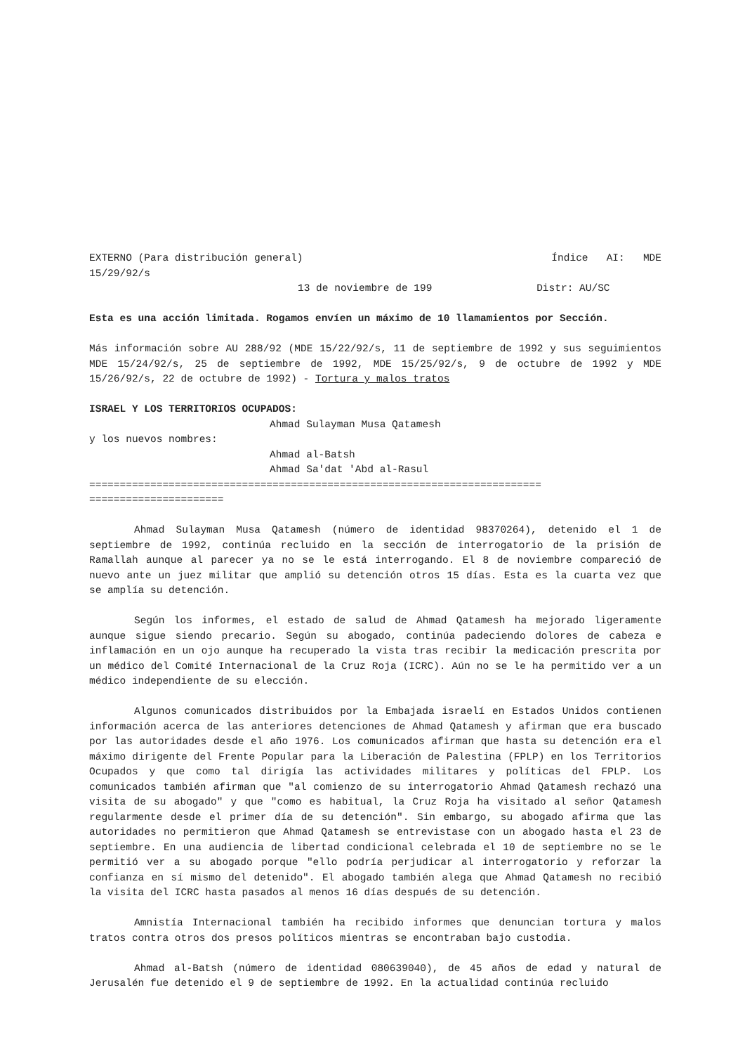EXTERNO (Para distribución general) Índice AI: MDE
15/29/92/s
13 de noviembre de 199 Distr: AU/SC
Esta es una acción limitada. Rogamos envíen un máximo de 10 llamamientos por Sección.
Más información sobre AU 288/92 (MDE 15/22/92/s, 11 de septiembre de 1992 y sus seguimientos MDE 15/24/92/s, 25 de septiembre de 1992, MDE 15/25/92/s, 9 de octubre de 1992 y MDE 15/26/92/s, 22 de octubre de 1992) - Tortura y malos tratos
ISRAEL Y LOS TERRITORIOS OCUPADOS:
Ahmad Sulayman Musa Qatamesh
y los nuevos nombres:
Ahmad al-Batsh
Ahmad Sa'dat 'Abd al-Rasul
==========================================================================
======================
Ahmad Sulayman Musa Qatamesh (número de identidad 98370264), detenido el 1 de septiembre de 1992, continúa recluido en la sección de interrogatorio de la prisión de Ramallah aunque al parecer ya no se le está interrogando. El 8 de noviembre compareció de nuevo ante un juez militar que amplió su detención otros 15 días. Esta es la cuarta vez que se amplía su detención.
Según los informes, el estado de salud de Ahmad Qatamesh ha mejorado ligeramente aunque sigue siendo precario. Según su abogado, continúa padeciendo dolores de cabeza e inflamación en un ojo aunque ha recuperado la vista tras recibir la medicación prescrita por un médico del Comité Internacional de la Cruz Roja (ICRC). Aún no se le ha permitido ver a un médico independiente de su elección.
Algunos comunicados distribuidos por la Embajada israelí en Estados Unidos contienen información acerca de las anteriores detenciones de Ahmad Qatamesh y afirman que era buscado por las autoridades desde el año 1976. Los comunicados afirman que hasta su detención era el máximo dirigente del Frente Popular para la Liberación de Palestina (FPLP) en los Territorios Ocupados y que como tal dirigía las actividades militares y políticas del FPLP. Los comunicados también afirman que "al comienzo de su interrogatorio Ahmad Qatamesh rechazó una visita de su abogado" y que "como es habitual, la Cruz Roja ha visitado al señor Qatamesh regularmente desde el primer día de su detención". Sin embargo, su abogado afirma que las autoridades no permitieron que Ahmad Qatamesh se entrevistase con un abogado hasta el 23 de septiembre. En una audiencia de libertad condicional celebrada el 10 de septiembre no se le permitió ver a su abogado porque "ello podría perjudicar al interrogatorio y reforzar la confianza en sí mismo del detenido". El abogado también alega que Ahmad Qatamesh no recibió la visita del ICRC hasta pasados al menos 16 días después de su detención.
Amnistía Internacional también ha recibido informes que denuncian tortura y malos tratos contra otros dos presos políticos mientras se encontraban bajo custodia.
Ahmad al-Batsh (número de identidad 080639040), de 45 años de edad y natural de Jerusalén fue detenido el 9 de septiembre de 1992. En la actualidad continúa recluido